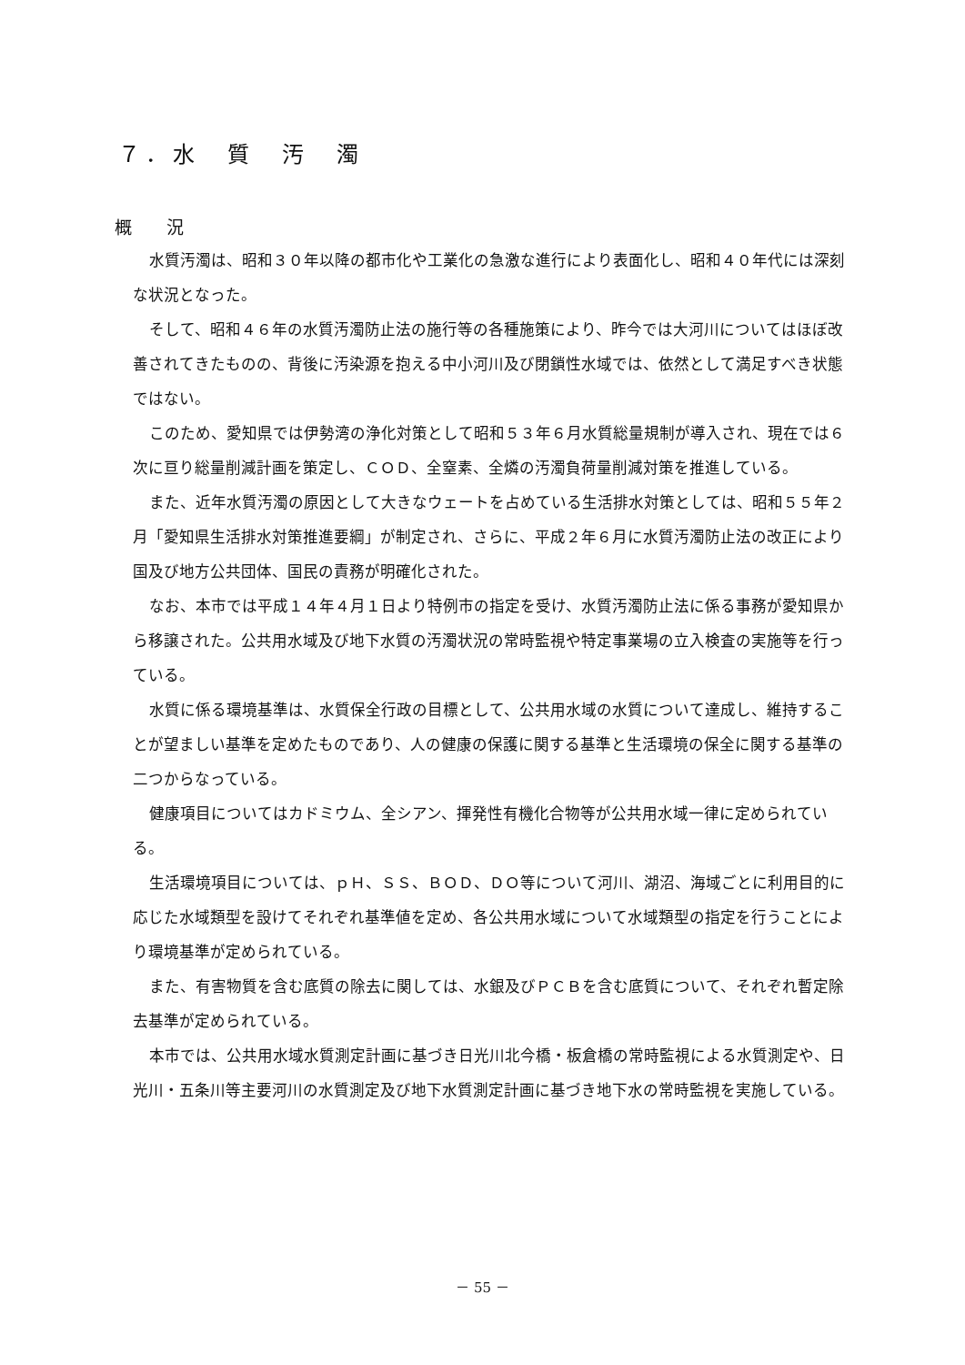７．水　質　汚　濁
概　　況
水質汚濁は、昭和３０年以降の都市化や工業化の急激な進行により表面化し、昭和４０年代には深刻な状況となった。
そして、昭和４６年の水質汚濁防止法の施行等の各種施策により、昨今では大河川についてはほぼ改善されてきたものの、背後に汚染源を抱える中小河川及び閉鎖性水域では、依然として満足すべき状態ではない。
このため、愛知県では伊勢湾の浄化対策として昭和５３年６月水質総量規制が導入され、現在では６次に亘り総量削減計画を策定し、ＣＯＤ、全窒素、全燐の汚濁負荷量削減対策を推進している。
また、近年水質汚濁の原因として大きなウェートを占めている生活排水対策としては、昭和５５年２月「愛知県生活排水対策推進要綱」が制定され、さらに、平成２年６月に水質汚濁防止法の改正により国及び地方公共団体、国民の責務が明確化された。
なお、本市では平成１４年４月１日より特例市の指定を受け、水質汚濁防止法に係る事務が愛知県から移譲された。公共用水域及び地下水質の汚濁状況の常時監視や特定事業場の立入検査の実施等を行っている。
水質に係る環境基準は、水質保全行政の目標として、公共用水域の水質について達成し、維持することが望ましい基準を定めたものであり、人の健康の保護に関する基準と生活環境の保全に関する基準の二つからなっている。
健康項目についてはカドミウム、全シアン、揮発性有機化合物等が公共用水域一律に定められている。
生活環境項目については、ｐＨ、ＳＳ、ＢＯＤ、ＤＯ等について河川、湖沼、海域ごとに利用目的に応じた水域類型を設けてそれぞれ基準値を定め、各公共用水域について水域類型の指定を行うことにより環境基準が定められている。
また、有害物質を含む底質の除去に関しては、水銀及びＰＣＢを含む底質について、それぞれ暫定除去基準が定められている。
本市では、公共用水域水質測定計画に基づき日光川北今橋・板倉橋の常時監視による水質測定や、日光川・五条川等主要河川の水質測定及び地下水質測定計画に基づき地下水の常時監視を実施している。
－ 55 －